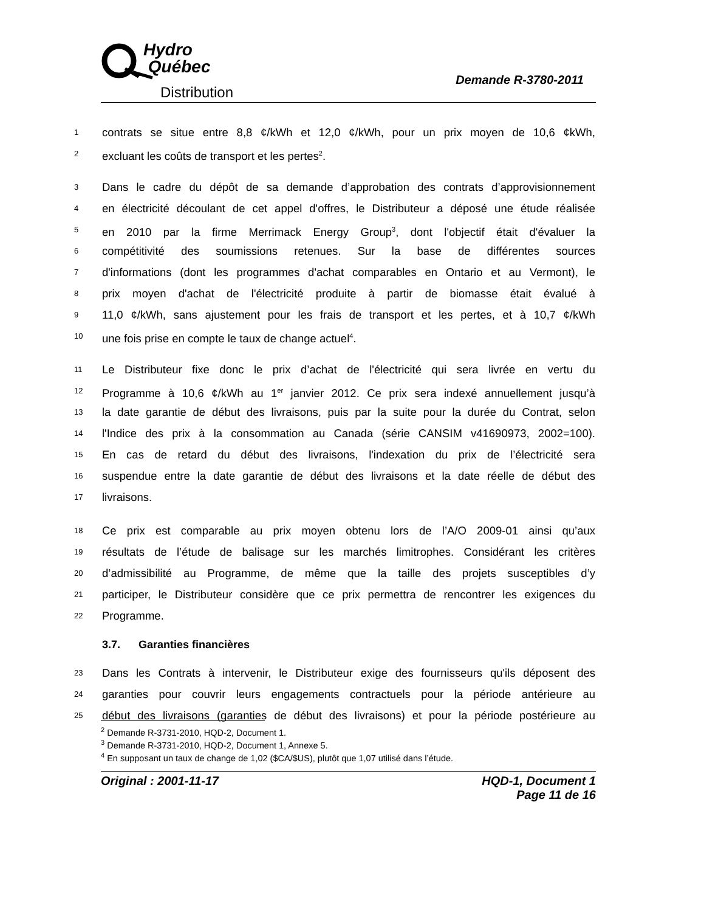Hydro
Québec
Distribution
Demande R-3780-2011
1 contrats se situe entre 8,8 ¢/kWh et 12,0 ¢/kWh, pour un prix moyen de 10,6 ¢kWh,
2 excluant les coûts de transport et les pertes<sup>2</sup>.
3 Dans le cadre du dépôt de sa demande d’approbation des contrats d’approvisionnement
4 en électricité découlant de cet appel d'offres, le Distributeur a déposé une étude réalisée
5 en 2010 par la firme Merrimack Energy Group<sup>3</sup>, dont l'objectif était d'évaluer la
6 compétitivité des soumissions retenues. Sur la base de différentes sources
7 d'informations (dont les programmes d'achat comparables en Ontario et au Vermont), le
8 prix moyen d'achat de l'électricité produite à partir de biomasse était évalué à
9 11,0 ¢/kWh, sans ajustement pour les frais de transport et les pertes, et à 10,7 ¢/kWh
10 une fois prise en compte le taux de change actuel<sup>4</sup>.
11 Le Distributeur fixe donc le prix d’achat de l'électricité qui sera livrée en vertu du
12 Programme à 10,6 ¢/kWh au 1<sup>er</sup> janvier 2012. Ce prix sera indexé annuellement jusqu’à
13 la date garantie de début des livraisons, puis par la suite pour la durée du Contrat, selon
14 l'Indice des prix à la consommation au Canada (série CANSIM v41690973, 2002=100).
15 En cas de retard du début des livraisons, l'indexation du prix de l’électricité sera
16 suspendue entre la date garantie de début des livraisons et la date réelle de début des
17 livraisons.
18 Ce prix est comparable au prix moyen obtenu lors de l’A/O 2009-01 ainsi qu’aux
19 résultats de l’étude de balisage sur les marchés limitrophes. Considérant les critères
20 d’admissibilité au Programme, de même que la taille des projets susceptibles d’y
21 participer, le Distributeur considère que ce prix permettra de rencontrer les exigences du
22 Programme.
3.7. Garanties financières
23 Dans les Contrats à intervenir, le Distributeur exige des fournisseurs qu'ils déposent des
24 garanties pour couvrir leurs engagements contractuels pour la période antérieure au
25 début des livraisons (garanties de début des livraisons) et pour la période postérieure au
<sup>2</sup> Demande R-3731-2010, HQD-2, Document 1.
<sup>3</sup> Demande R-3731-2010, HQD-2, Document 1, Annexe 5.
<sup>4</sup> En supposant un taux de change de 1,02 ($CA/$US), plutôt que 1,07 utilisé dans l’étude.
Original : 2001-11-17 HQD-1, Document 1
Page 11 de 16